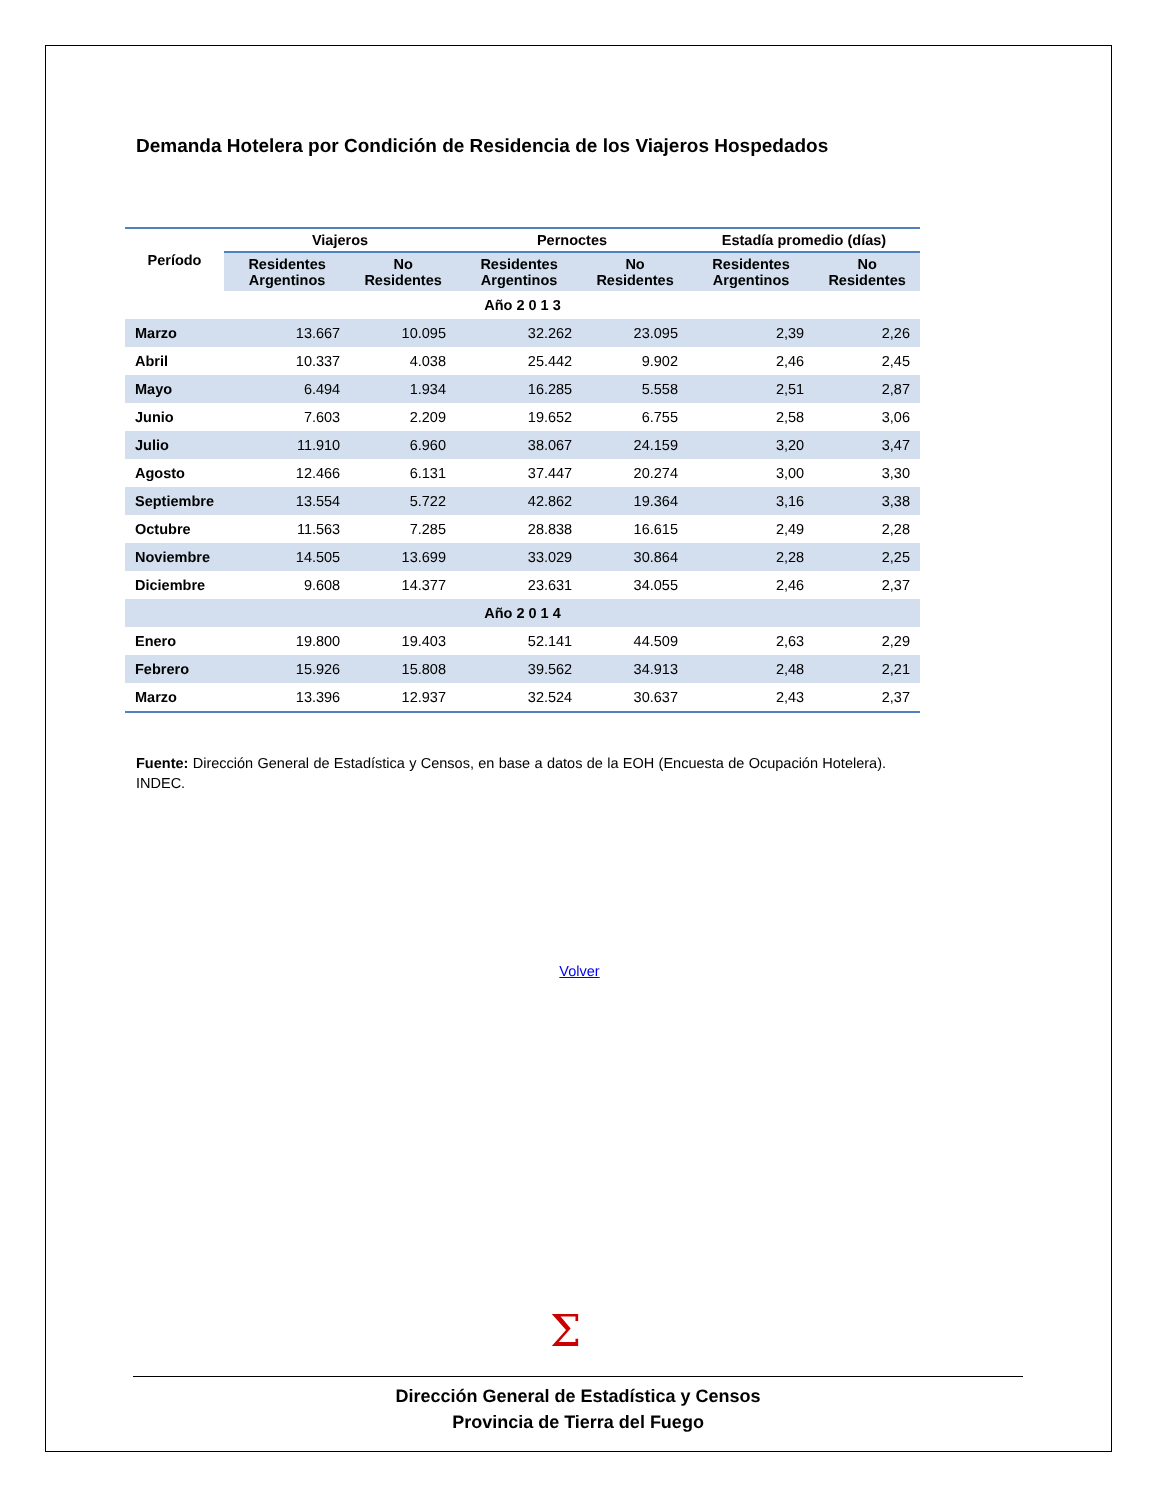Demanda Hotelera por Condición de Residencia de los Viajeros Hospedados
| Período | Viajeros | | Pernoctes | | Estadía promedio (días) | |
| --- | --- | --- | --- | --- | --- | --- |
| | Residentes Argentinos | No Residentes | Residentes Argentinos | No Residentes | Residentes Argentinos | No Residentes |
| Año 2 0 1 3 | | | | | | |
| Marzo | 13.667 | 10.095 | 32.262 | 23.095 | 2,39 | 2,26 |
| Abril | 10.337 | 4.038 | 25.442 | 9.902 | 2,46 | 2,45 |
| Mayo | 6.494 | 1.934 | 16.285 | 5.558 | 2,51 | 2,87 |
| Junio | 7.603 | 2.209 | 19.652 | 6.755 | 2,58 | 3,06 |
| Julio | 11.910 | 6.960 | 38.067 | 24.159 | 3,20 | 3,47 |
| Agosto | 12.466 | 6.131 | 37.447 | 20.274 | 3,00 | 3,30 |
| Septiembre | 13.554 | 5.722 | 42.862 | 19.364 | 3,16 | 3,38 |
| Octubre | 11.563 | 7.285 | 28.838 | 16.615 | 2,49 | 2,28 |
| Noviembre | 14.505 | 13.699 | 33.029 | 30.864 | 2,28 | 2,25 |
| Diciembre | 9.608 | 14.377 | 23.631 | 34.055 | 2,46 | 2,37 |
| Año 2 0 1 4 | | | | | | |
| Enero | 19.800 | 19.403 | 52.141 | 44.509 | 2,63 | 2,29 |
| Febrero | 15.926 | 15.808 | 39.562 | 34.913 | 2,48 | 2,21 |
| Marzo | 13.396 | 12.937 | 32.524 | 30.637 | 2,43 | 2,37 |
Fuente: Dirección General de Estadística y Censos, en base a datos de la EOH (Encuesta de Ocupación Hotelera). INDEC.
Volver
Σ
Dirección General de Estadística y Censos
Provincia de Tierra del Fuego